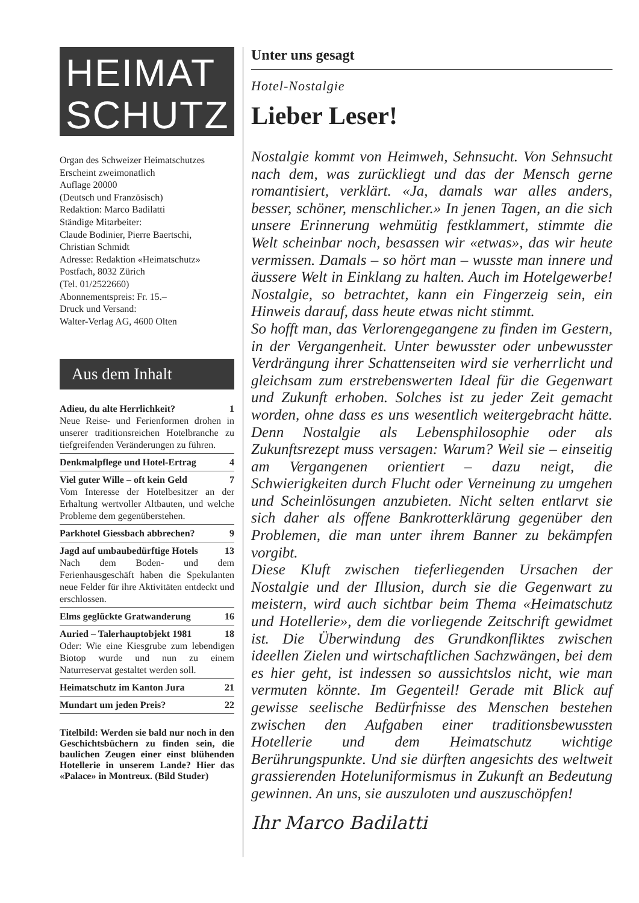HEIMAT
SCHUTZ
Organ des Schweizer Heimatschutzes
Erscheint zweimonatlich
Auflage 20000
(Deutsch und Französisch)
Redaktion: Marco Badilatti
Ständige Mitarbeiter:
Claude Bodinier, Pierre Baertschi,
Christian Schmidt
Adresse: Redaktion «Heimatschutz»
Postfach, 8032 Zürich
(Tel. 01/2522660)
Abonnementspreis: Fr. 15.–
Druck und Versand:
Walter-Verlag AG, 4600 Olten
Aus dem Inhalt
Adieu, du alte Herrlichkeit? 1
Neue Reise- und Ferienformen drohen in unserer traditionsreichen Hotelbranche zu tiefgreifenden Veränderungen zu führen.
Denkmalpflege und Hotel-Ertrag 4
Viel guter Wille – oft kein Geld 7
Vom Interesse der Hotelbesitzer an der Erhaltung wertvoller Altbauten, und welche Probleme dem gegenüberstehen.
Parkhotel Giessbach abbrechen? 9
Jagd auf umbaubedürftige Hotels 13
Nach dem Boden- und dem Ferienhausgeschäft haben die Spekulanten neue Felder für ihre Aktivitäten entdeckt und erschlossen.
Elms geglückte Gratwanderung 16
Auried – Talerhauptobjekt 1981 18
Oder: Wie eine Kiesgrube zum lebendigen Biotop wurde und nun zu einem Naturreservat gestaltet werden soll.
Heimatschutz im Kanton Jura 21
Mundart um jeden Preis? 22
Titelbild: Werden sie bald nur noch in den Geschichtsbüchern zu finden sein, die baulichen Zeugen einer einst blühenden Hotellerie in unserem Lande? Hier das «Palace» in Montreux. (Bild Studer)
Unter uns gesagt
Hotel-Nostalgie
Lieber Leser!
Nostalgie kommt von Heimweh, Sehnsucht. Von Sehnsucht nach dem, was zurückliegt und das der Mensch gerne romantisiert, verklärt. «Ja, damals war alles anders, besser, schöner, menschlicher.» In jenen Tagen, an die sich unsere Erinnerung wehmütig festklammert, stimmte die Welt scheinbar noch, besassen wir «etwas», das wir heute vermissen. Damals – so hört man – wusste man innere und äussere Welt in Einklang zu halten. Auch im Hotelgewerbe! Nostalgie, so betrachtet, kann ein Fingerzeig sein, ein Hinweis darauf, dass heute etwas nicht stimmt.
So hofft man, das Verlorengegangene zu finden im Gestern, in der Vergangenheit. Unter bewusster oder unbewusster Verdrängung ihrer Schattenseiten wird sie verherrlicht und gleichsam zum erstrebenswerten Ideal für die Gegenwart und Zukunft erhoben. Solches ist zu jeder Zeit gemacht worden, ohne dass es uns wesentlich weitergebracht hätte. Denn Nostalgie als Lebensphilosophie oder als Zukunftsrezept muss versagen: Warum? Weil sie – einseitig am Vergangenen orientiert – dazu neigt, die Schwierigkeiten durch Flucht oder Verneinung zu umgehen und Scheinlösungen anzubieten. Nicht selten entlarvt sie sich daher als offene Bankrotterklärung gegenüber den Problemen, die man unter ihrem Banner zu bekämpfen vorgibt.
Diese Kluft zwischen tieferliegenden Ursachen der Nostalgie und der Illusion, durch sie die Gegenwart zu meistern, wird auch sichtbar beim Thema «Heimatschutz und Hotellerie», dem die vorliegende Zeitschrift gewidmet ist. Die Überwindung des Grundkonfliktes zwischen ideellen Zielen und wirtschaftlichen Sachzwängen, bei dem es hier geht, ist indessen so aussichtslos nicht, wie man vermuten könnte. Im Gegenteil! Gerade mit Blick auf gewisse seelische Bedürfnisse des Menschen bestehen zwischen den Aufgaben einer traditionsbewussten Hotellerie und dem Heimatschutz wichtige Berührungspunkte. Und sie dürften angesichts des weltweit grassierenden Hoteluniformismus in Zukunft an Bedeutung gewinnen. An uns, sie auszuloten und auszuschöpfen!
Ihr Marco Badilatti